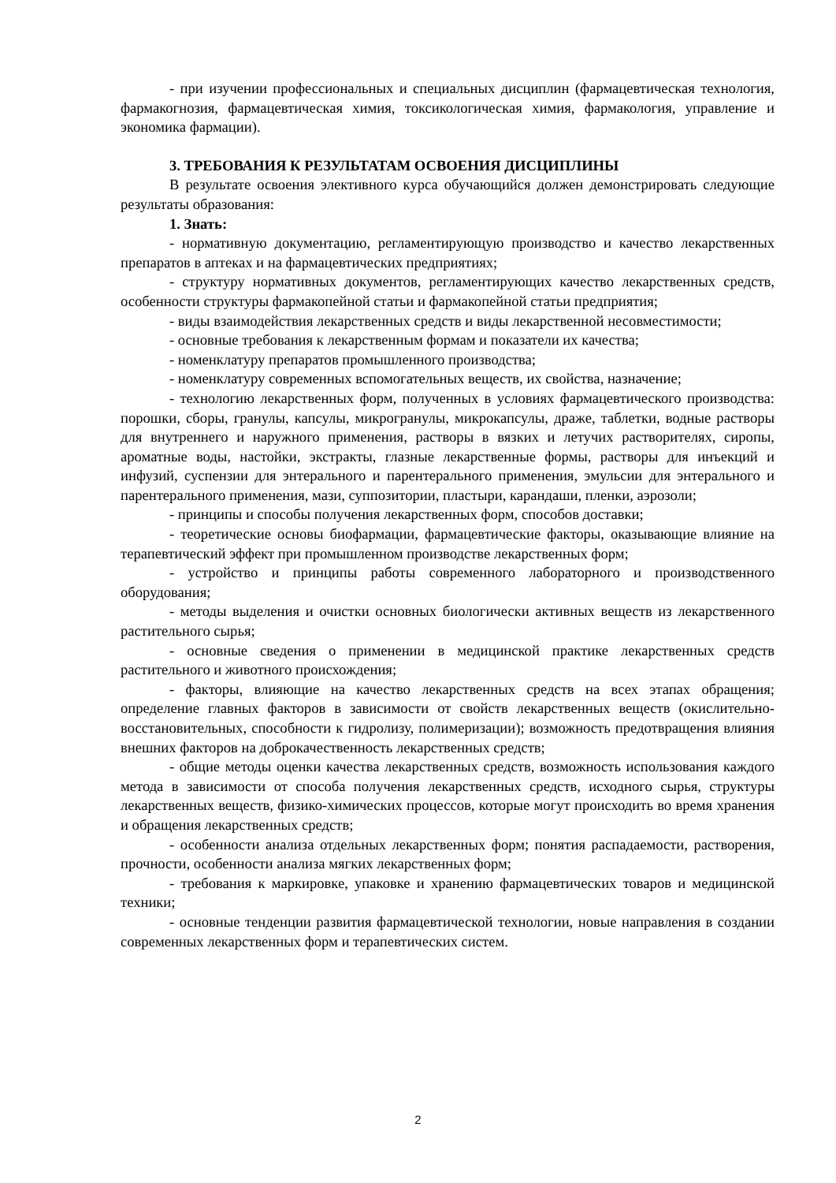- при изучении профессиональных и специальных дисциплин (фармацевтическая технология, фармакогнозия, фармацевтическая химия, токсикологическая химия, фармакология, управление и экономика фармации).
3. ТРЕБОВАНИЯ К РЕЗУЛЬТАТАМ ОСВОЕНИЯ ДИСЦИПЛИНЫ
В результате освоения элективного курса обучающийся должен демонстрировать следующие результаты образования:
1. Знать:
- нормативную документацию, регламентирующую производство и качество лекарственных препаратов в аптеках и на фармацевтических предприятиях;
- структуру нормативных документов, регламентирующих качество лекарственных средств, особенности структуры фармакопейной статьи и фармакопейной статьи предприятия;
- виды взаимодействия лекарственных средств и виды лекарственной несовместимости;
- основные требования к лекарственным формам и показатели их качества;
- номенклатуру препаратов промышленного производства;
- номенклатуру современных вспомогательных веществ, их свойства, назначение;
- технологию лекарственных форм, полученных в условиях фармацевтического производства: порошки, сборы, гранулы, капсулы, микрогранулы, микрокапсулы, драже, таблетки, водные растворы для внутреннего и наружного применения, растворы в вязких и летучих растворителях, сиропы, ароматные воды, настойки, экстракты, глазные лекарственные формы, растворы для инъекций и инфузий, суспензии для энтерального и парентерального применения, эмульсии для энтерального и парентерального применения, мази, суппозитории, пластыри, карандаши, пленки, аэрозоли;
- принципы и способы получения лекарственных форм, способов доставки;
- теоретические основы биофармации, фармацевтические факторы, оказывающие влияние на терапевтический эффект при промышленном производстве лекарственных форм;
- устройство и принципы работы современного лабораторного и производственного оборудования;
- методы выделения и очистки основных биологически активных веществ из лекарственного растительного сырья;
- основные сведения о применении в медицинской практике лекарственных средств растительного и животного происхождения;
- факторы, влияющие на качество лекарственных средств на всех этапах обращения; определение главных факторов в зависимости от свойств лекарственных веществ (окислительно-восстановительных, способности к гидролизу, полимеризации); возможность предотвращения влияния внешних факторов на доброкачественность лекарственных средств;
- общие методы оценки качества лекарственных средств, возможность использования каждого метода в зависимости от способа получения лекарственных средств, исходного сырья, структуры лекарственных веществ, физико-химических процессов, которые могут происходить во время хранения и обращения лекарственных средств;
- особенности анализа отдельных лекарственных форм; понятия распадаемости, растворения, прочности, особенности анализа мягких лекарственных форм;
- требования к маркировке, упаковке и хранению фармацевтических товаров и медицинской техники;
- основные тенденции развития фармацевтической технологии, новые направления в создании современных лекарственных форм и терапевтических систем.
2